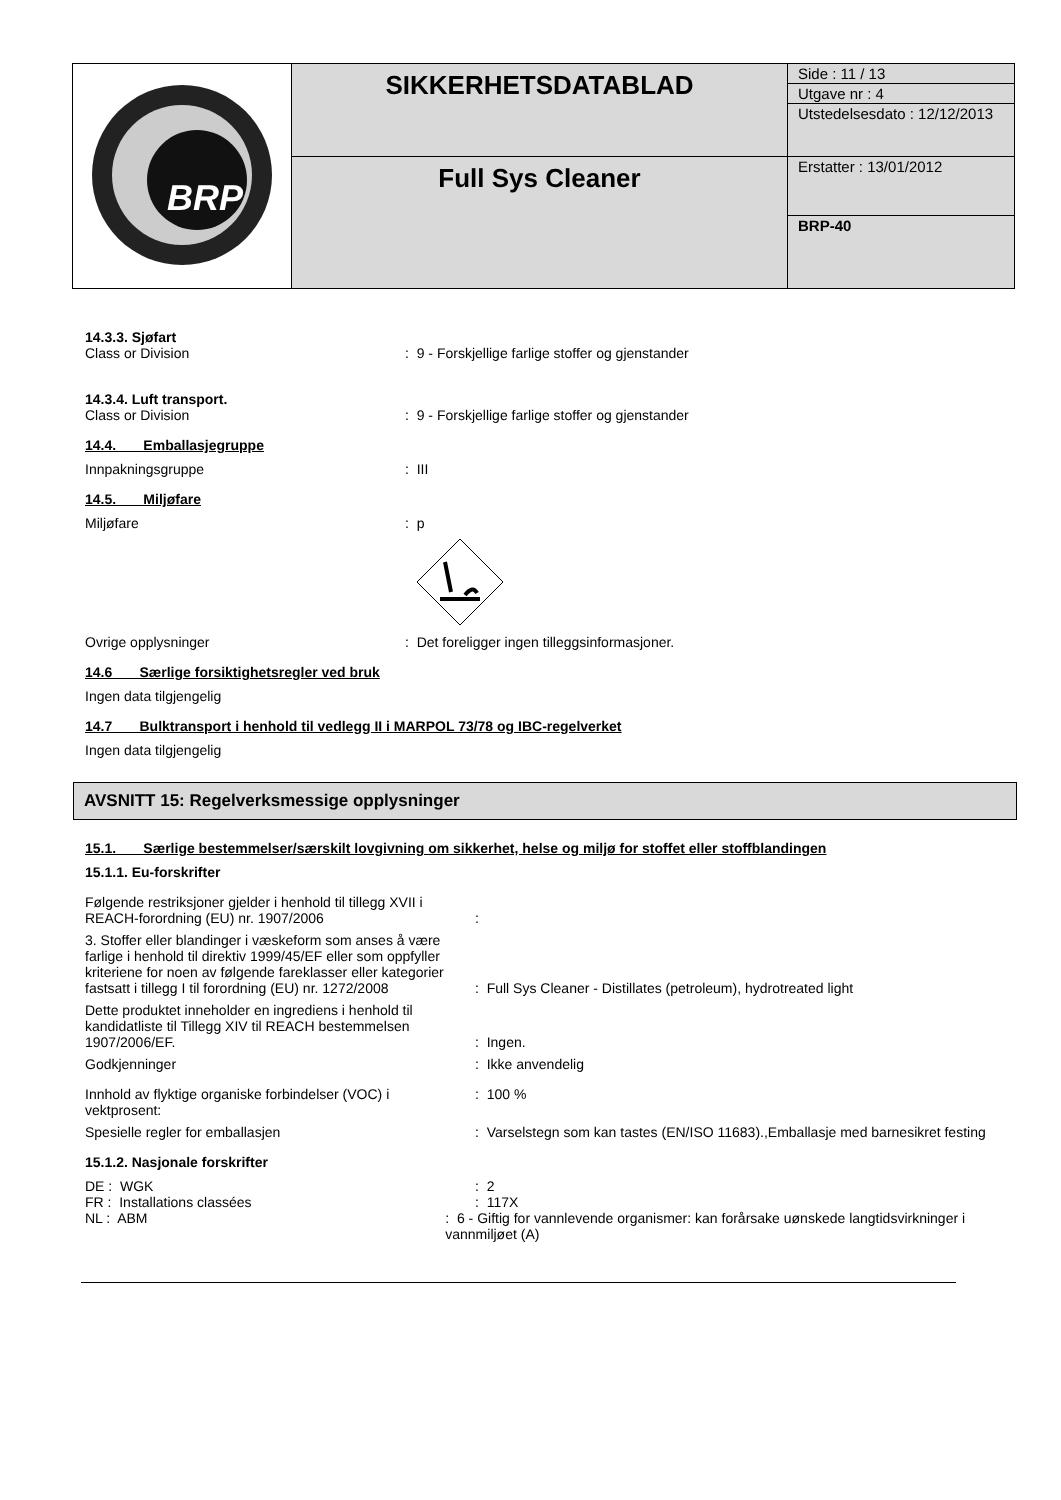| BRP | SIKKERHETSDATABLAD | Side : 11 / 13 Utgave nr : 4 Utstedelsesdato : 12/12/2013 |
| | Full Sys Cleaner | Erstatter : 13/01/2012 BRP-40 |
14.3.3. Sjøfart
Class or Division: 9 - Forskjellige farlige stoffer og gjenstander
14.3.4. Luft transport.
Class or Division: 9 - Forskjellige farlige stoffer og gjenstander
14.4. Emballasjegruppe
Innpakningsgruppe: III
14.5. Miljøfare
Miljøfare: p
Ovrige opplysninger: Det foreligger ingen tilleggsinformasjoner.
14.6 Særlige forsiktighetsregler ved bruk
Ingen data tilgjengelig
14.7 Bulktransport i henhold til vedlegg II i MARPOL 73/78 og IBC-regelverket
Ingen data tilgjengelig
AVSNITT 15: Regelverksmessige opplysninger
15.1. Særlige bestemmelser/særskilt lovgivning om sikkerhet, helse og miljø for stoffet eller stoffblandingen
15.1.1. Eu-forskrifter
Følgende restriksjoner gjelder i henhold til tillegg XVII i REACH-forordning (EU) nr. 1907/2006:
3. Stoffer eller blandinger i væskeform som anses å være farlige i henhold til direktiv 1999/45/EF eller som oppfyller kriteriene for noen av følgende fareklasser eller kategorier fastsatt i tillegg I til forordning (EU) nr. 1272/2008: Full Sys Cleaner - Distillates (petroleum), hydrotreated light
Dette produktet inneholder en ingrediens i henhold til kandidatliste til Tillegg XIV til REACH bestemmelsen 1907/2006/EF.: Ingen.
Godkjenninger: Ikke anvendelig
Innhold av flyktige organiske forbindelser (VOC) i vektprosent:: 100 %
Spesielle regler for emballasjen: Varselstegn som kan tastes (EN/ISO 11683).,Emballasje med barnesikret festing
15.1.2. Nasjonale forskrifter
DE : WGK: 2
FR : Installations classées: 117X
NL : ABM: 6 - Giftig for vannlevende organismer: kan forårsake uønskede langtidsvirkninger i vannmiljøet (A)